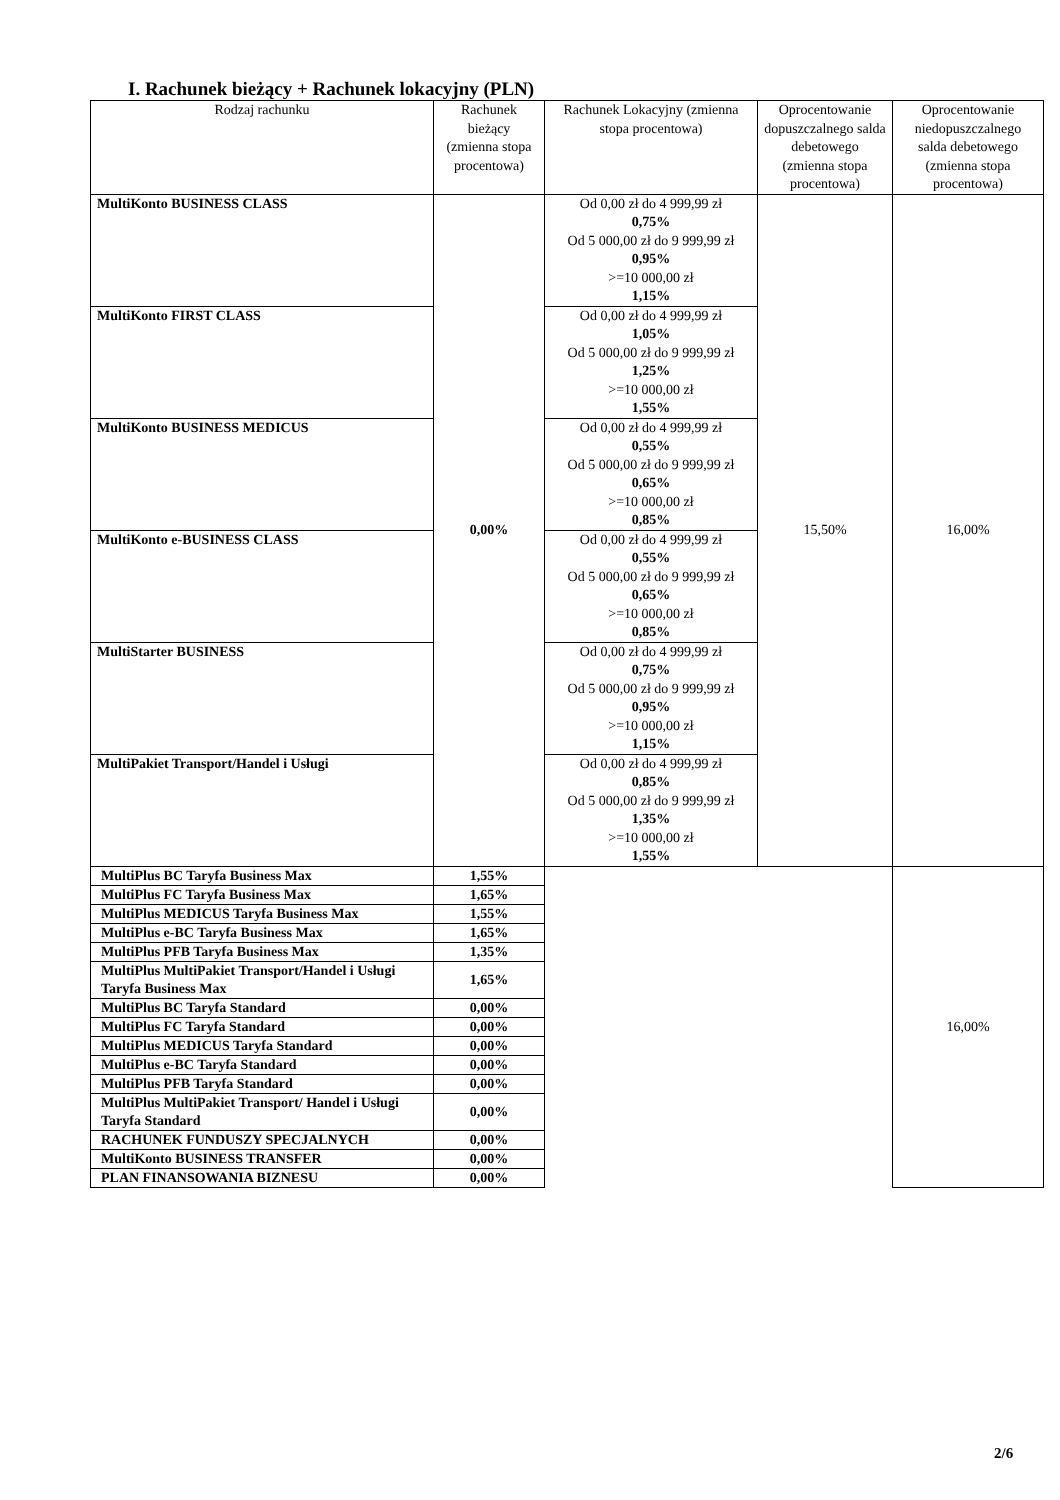I. Rachunek bieżący + Rachunek lokacyjny (PLN)
| Rodzaj rachunku | Rachunek bieżący (zmienna stopa procentowa) | Rachunek Lokacyjny (zmienna stopa procentowa) | Oprocentowanie dopuszczalnego salda debetowego (zmienna stopa procentowa) | Oprocentowanie niedopuszczalnego salda debetowego (zmienna stopa procentowa) |
| --- | --- | --- | --- | --- |
| MultiKonto BUSINESS CLASS | 0,00% | Od 0,00 zł do 4 999,99 zł 0,75% Od 5 000,00 zł do 9 999,99 zł 0,95% >=10 000,00 zł 1,15% | 15,50% | 16,00% |
| MultiKonto FIRST CLASS | | Od 0,00 zł do 4 999,99 zł 1,05% Od 5 000,00 zł do 9 999,99 zł 1,25% >=10 000,00 zł 1,55% | | |
| MultiKonto BUSINESS MEDICUS | | Od 0,00 zł do 4 999,99 zł 0,55% Od 5 000,00 zł do 9 999,99 zł 0,65% >=10 000,00 zł 0,85% | | |
| MultiKonto e-BUSINESS CLASS | | Od 0,00 zł do 4 999,99 zł 0,55% Od 5 000,00 zł do 9 999,99 zł 0,65% >=10 000,00 zł 0,85% | | |
| MultiStarter BUSINESS | | Od 0,00 zł do 4 999,99 zł 0,75% Od 5 000,00 zł do 9 999,99 zł 0,95% >=10 000,00 zł 1,15% | | |
| MultiPakiet Transport/Handel i Usługi | | Od 0,00 zł do 4 999,99 zł 0,85% Od 5 000,00 zł do 9 999,99 zł 1,35% >=10 000,00 zł 1,55% | | |
| MultiPlus BC Taryfa Business Max | 1,55% | | | 16,00% |
| MultiPlus FC Taryfa Business Max | 1,65% | | | |
| MultiPlus MEDICUS Taryfa Business Max | 1,55% | | | |
| MultiPlus e-BC Taryfa Business Max | 1,65% | | | |
| MultiPlus PFB Taryfa Business Max | 1,35% | | | |
| MultiPlus MultiPakiet Transport/Handel i Usługi Taryfa Business Max | 1,65% | | | |
| MultiPlus BC Taryfa Standard | 0,00% | | | |
| MultiPlus FC Taryfa Standard | 0,00% | | | |
| MultiPlus MEDICUS Taryfa Standard | 0,00% | | | |
| MultiPlus e-BC Taryfa Standard | 0,00% | | | |
| MultiPlus PFB Taryfa Standard | 0,00% | | | |
| MultiPlus MultiPakiet Transport/ Handel i Usługi Taryfa Standard | 0,00% | | | |
| RACHUNEK FUNDUSZY SPECJALNYCH | 0,00% | | | |
| MultiKonto BUSINESS TRANSFER | 0,00% | | | |
| PLAN FINANSOWANIA BIZNESU | 0,00% | | | |
2/6